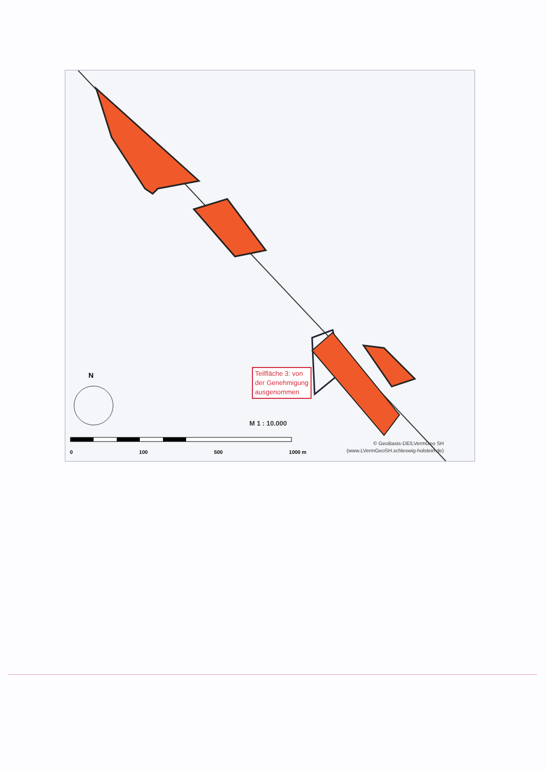N
Teilfläche 3: von
der Genehmigung
ausgenommen
M 1 : 10.000
0 100 500 1000 m
© GeoBasis-DE/LVermGeo SH
(www.LVermGeoSH.schleswig-holstein.de)